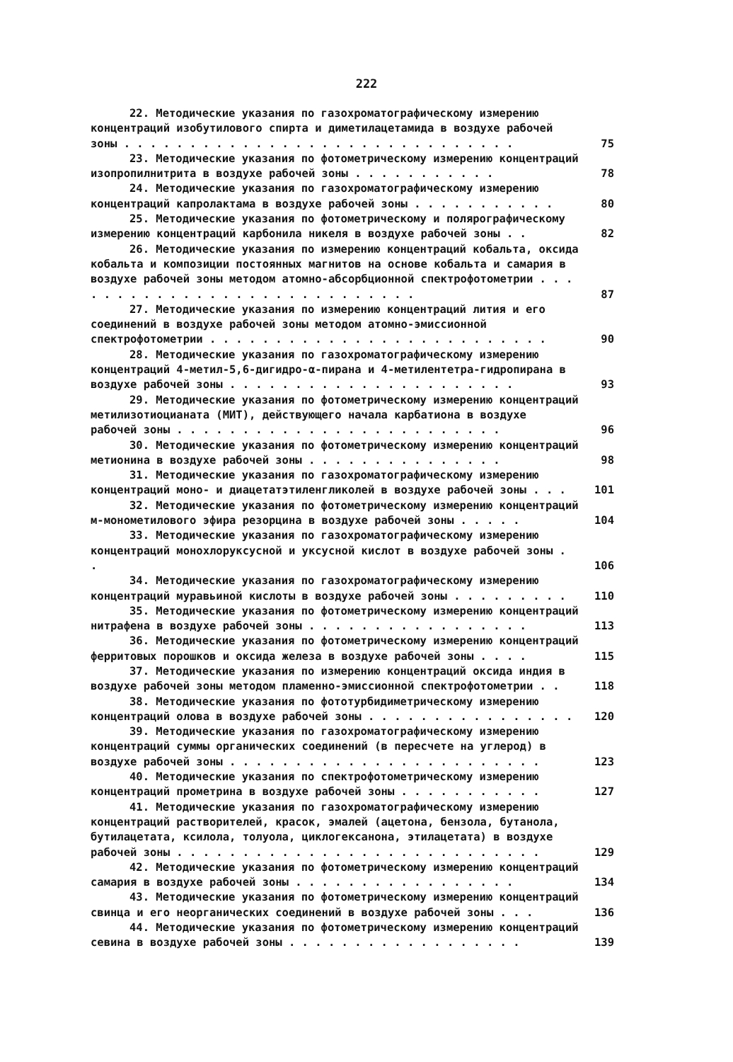222
22. Методические указания по газохроматографическому измерению концентраций изобутилового спирта и диметилацетамида в воздухе рабочей зоны . . . . . . . . . . . . . . . . . . . . . . . . . . . . . .
75
23. Методические указания по фотометрическому измерению концентраций изопропилнитрита в воздухе рабочей зоны . . . . . . . . . . .
78
24. Методические указания по газохроматографическому измерению концентраций капролактама в воздухе рабочей зоны . . . . . . . . . . .
80
25. Методические указания по фотометрическому и полярографическому измерению концентраций карбонила никеля в воздухе рабочей зоны . .
82
26. Методические указания по измерению концентраций кобальта, оксида кобальта и композиции постоянных магнитов на основе кобальта и самария в воздухе рабочей зоны методом атомно-абсорбционной спектрофотометрии . . . . . . . . . . . . . . . . . . . . . . . . . . . .
87
27. Методические указания по измерению концентраций лития и его соединений в воздухе рабочей зоны методом атомно-эмиссионной спектрофотометрии . . . . . . . . . . . . . . . . . . . . . . . . . .
90
28. Методические указания по газохроматографическому измерению концентраций 4-метил-5,6-дигидро-α-пирана и 4-метилентетра-гидропирана в воздухе рабочей зоны . . . . . . . . . . . . . . . . . . . . . .
93
29. Методические указания по фотометрическому измерению концентраций метилизотиоцианата (МИТ), действующего начала карбатиона в воздухе рабочей зоны . . . . . . . . . . . . . . . . . . . . . . . . .
96
30. Методические указания по фотометрическому измерению концентраций метионина в воздухе рабочей зоны . . . . . . . . . . . . . . .
98
31. Методические указания по газохроматографическому измерению концентраций моно- и диацетатэтиленгликолей в воздухе рабочей зоны . . .
101
32. Методические указания по фотометрическому измерению концентраций м-монометилового эфира резорцина в воздухе рабочей зоны . . . . .
104
33. Методические указания по газохроматографическому измерению концентраций монохлоруксусной и уксусной кислот в воздухе рабочей зоны . .
106
34. Методические указания по газохроматографическому измерению концентраций муравьиной кислоты в воздухе рабочей зоны . . . . . . . . .
110
35. Методические указания по фотометрическому измерению концентраций нитрафена в воздухе рабочей зоны . . . . . . . . . . . . . . . . .
113
36. Методические указания по фотометрическому измерению концентраций ферритовых порошков и оксида железа в воздухе рабочей зоны . . . .
115
37. Методические указания по измерению концентраций оксида индия в воздухе рабочей зоны методом пламенно-эмиссионной спектрофотометрии . .
118
38. Методические указания по фототурбидиметрическому измерению концентраций олова в воздухе рабочей зоны . . . . . . . . . . . . . . . .
120
39. Методические указания по газохроматографическому измерению концентраций суммы органических соединений (в пересчете на углерод) в воздухе рабочей зоны . . . . . . . . . . . . . . . . . . . . . . . .
123
40. Методические указания по спектрофотометрическому измерению концентраций прометрина в воздухе рабочей зоны . . . . . . . . . . .
127
41. Методические указания по газохроматографическому измерению концентраций растворителей, красок, эмалей (ацетона, бензола, бутанола, бутилацетата, ксилола, толуола, циклогексанона, этилацетата) в воздухе рабочей зоны . . . . . . . . . . . . . . . . . . . . . . . . . . . .
129
42. Методические указания по фотометрическому измерению концентраций самария в воздухе рабочей зоны . . . . . . . . . . . . . . . . .
134
43. Методические указания по фотометрическому измерению концентраций свинца и его неорганических соединений в воздухе рабочей зоны . . .
136
44. Методические указания по фотометрическому измерению концентраций севина в воздухе рабочей зоны . . . . . . . . . . . . . . . . . .
139